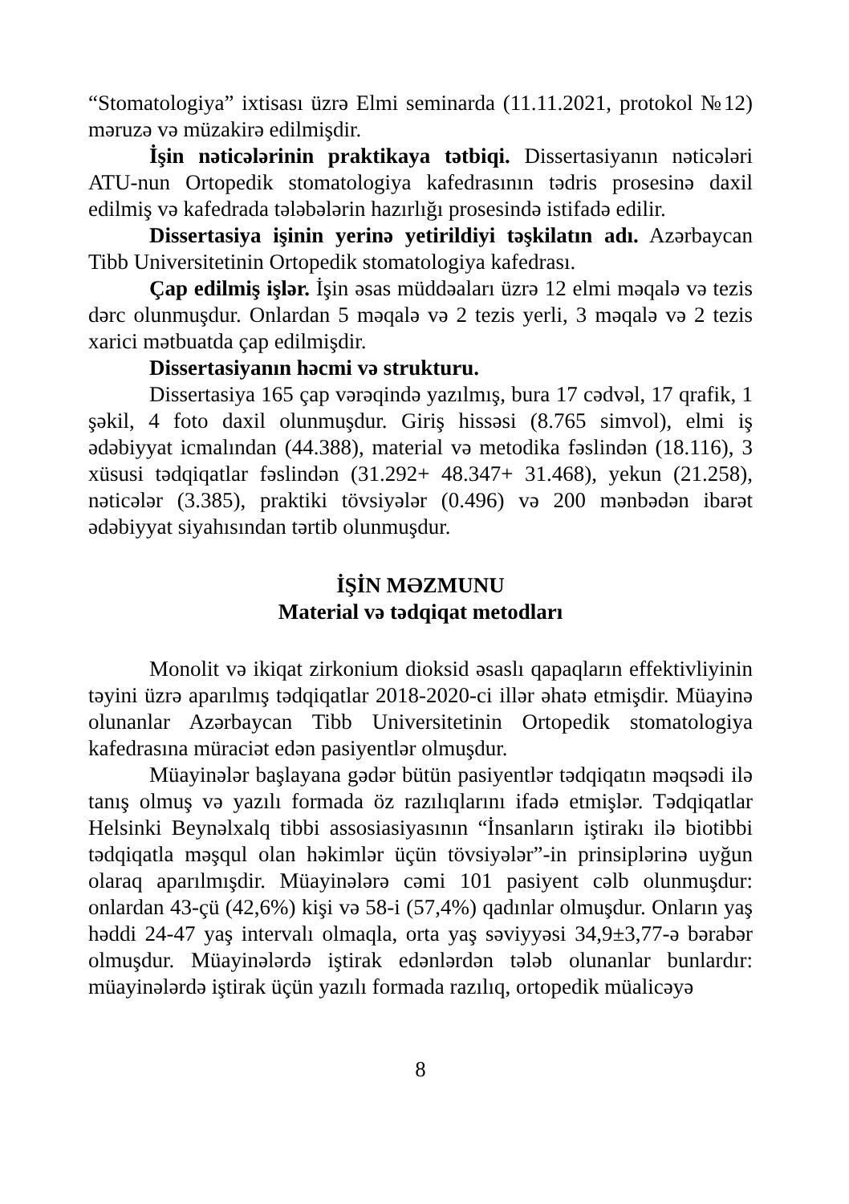“Stomatologiya” ixtisası üzrə Elmi seminarda (11.11.2021, protokol №12) məruzə və müzakirə edilmişdir.
İşin nəticələrinin praktikaya tətbiqi. Dissertasiyanın nəticələri ATU-nun Ortopedik stomatologiya kafedrasının tədris prosesinə daxil edilmiş və kafedrada tələbələrin hazırlığı prosesində istifadə edilir.
Dissertasiya işinin yerinə yetirildiyi təşkilatın adı. Azərbaycan Tibb Universitetinin Ortopedik stomatologiya kafedrası.
Çap edilmiş işlər. İşin əsas müddəaları üzrə 12 elmi məqalə və tezis dərc olunmuşdur. Onlardan 5 məqalə və 2 tezis yerli, 3 məqalə və 2 tezis xarici mətbuatda çap edilmişdir.
Dissertasiyanın həcmi və strukturu.
Dissertasiya 165 çap vərəqində yazılmış, bura 17 cədvəl, 17 qrafik, 1 şəkil, 4 foto daxil olunmuşdur. Giriş hissəsi (8.765 simvol), elmi iş ədəbiyyat icmalından (44.388), material və metodika fəslindən (18.116), 3 xüsusi tədqiqatlar fəslindən (31.292+ 48.347+ 31.468), yekun (21.258), nəticələr (3.385), praktiki tövsiyələr (0.496) və 200 mənbədən ibarət ədəbiyyat siyahısından tərtib olunmuşdur.
İŞİN MƏZMUNU
Material və tədqiqat metodları
Monolit və ikiqat zirkonium dioksid əsaslı qapaqların effektivliyinin təyini üzrə aparılmış tədqiqatlar 2018-2020-ci illər əhatə etmişdir. Müayinə olunanlar Azərbaycan Tibb Universitetinin Ortopedik stomatologiya kafedrasına müraciət edən pasiyentlər olmuşdur.
Müayinələr başlayana gədər bütün pasiyentlər tədqiqatın məqsədi ilə tanış olmuş və yazılı formada öz razılıqlarını ifadə etmişlər. Tədqiqatlar Helsinki Beynəlxalq tibbi assosiasiyasının “İnsanların iştirakı ilə biotibbi tədqiqatla məşqul olan həkimlər üçün tövsiyələr”-in prinsiplərinə uyğun olaraq aparılmışdir. Müayinələrə cəmi 101 pasiyent cəlb olunmuşdur: onlardan 43-çü (42,6%) kişi və 58-i (57,4%) qadınlar olmuşdur. Onların yaş həddi 24-47 yaş intervalı olmaqla, orta yaş səviyyəsi 34,9±3,77-ə bərabər olmuşdur. Müayinələrdə iştirak edənlərdən tələb olunanlar bunlardır: müayinələrdə iştirak üçün yazılı formada razılıq, ortopedik müalicəyə
8